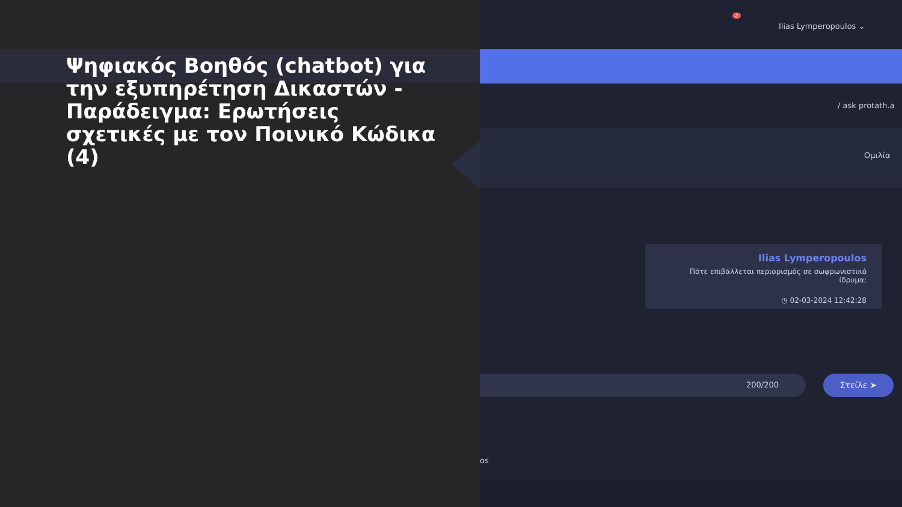Ψηφιακός Βοηθός (chatbot) για την εξυπηρέτηση Δικαστών - Παράδειγμα: Ερωτήσεις σχετικές με τον Ποινικό Κώδικα (4)
Ilias Lymperopoulos ⌄
2
/ ask protath.a
Ομιλία
Ilias Lymperopoulos
Πότε επιβάλλεται περιορισμός σε σωφρωνιστικό ίδρυμα;
◷ 02-03-2024 12:42:28
200/200 Στείλε ➤
os